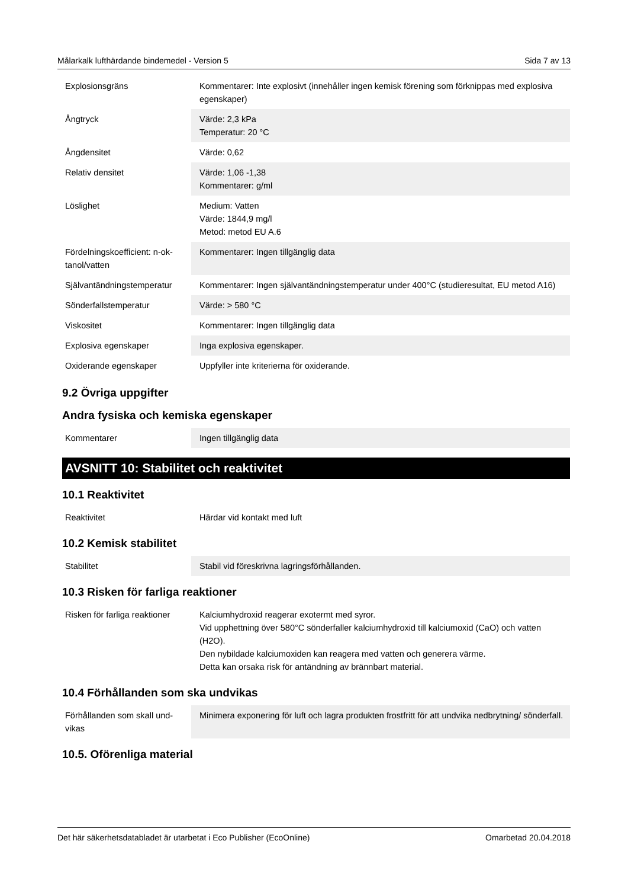Målarkalk lufthärdande bindemedel - Version 5 Sida 7 av 13
| Explosionsgräns | Kommentarer: Inte explosivt (innehåller ingen kemisk förening som förknippas med explosiva egenskaper) |
| Ångtryck | Värde: 2,3 kPa Temperatur: 20 °C |
| Ångdensitet | Värde: 0,62 |
| Relativ densitet | Värde: 1,06 -1,38 Kommentarer: g/ml |
| Löslighet | Medium: Vatten Värde: 1844,9 mg/l Metod: metod EU A.6 |
| Fördelningskoefficient: n-ok-tanol/vatten | Kommentarer: Ingen tillgänglig data |
| Självantändningstemperatur | Kommentarer: Ingen självantändningstemperatur under 400°C (studieresultat, EU metod A16) |
| Sönderfallstemperatur | Värde: > 580 °C |
| Viskositet | Kommentarer: Ingen tillgänglig data |
| Explosiva egenskaper | Inga explosiva egenskaper. |
| Oxiderande egenskaper | Uppfyller inte kriterierna för oxiderande. |
9.2 Övriga uppgifter
Andra fysiska och kemiska egenskaper
| Kommentarer | Ingen tillgänglig data |
AVSNITT 10: Stabilitet och reaktivitet
10.1 Reaktivitet
| Reaktivitet | Härdar vid kontakt med luft |
10.2 Kemisk stabilitet
| Stabilitet | Stabil vid föreskrivna lagringsförhållanden. |
10.3 Risken för farliga reaktioner
| Risken för farliga reaktioner | Kalciumhydroxid reagerar exotermt med syror. Vid upphettning över 580°C sönderfaller kalciumhydroxid till kalciumoxid (CaO) och vatten (H2O). Den nybildade kalciumoxiden kan reagera med vatten och generera värme. Detta kan orsaka risk för antändning av brännbart material. |
10.4 Förhållanden som ska undvikas
| Förhållanden som skall und-vikas | Minimera exponering för luft och lagra produkten frostfritt för att undvika nedbrytning/ sönderfall. |
10.5. Oförenliga material
Det här säkerhetsdatabladet är utarbetat i Eco Publisher (EcoOnline) Omarbetad 20.04.2018